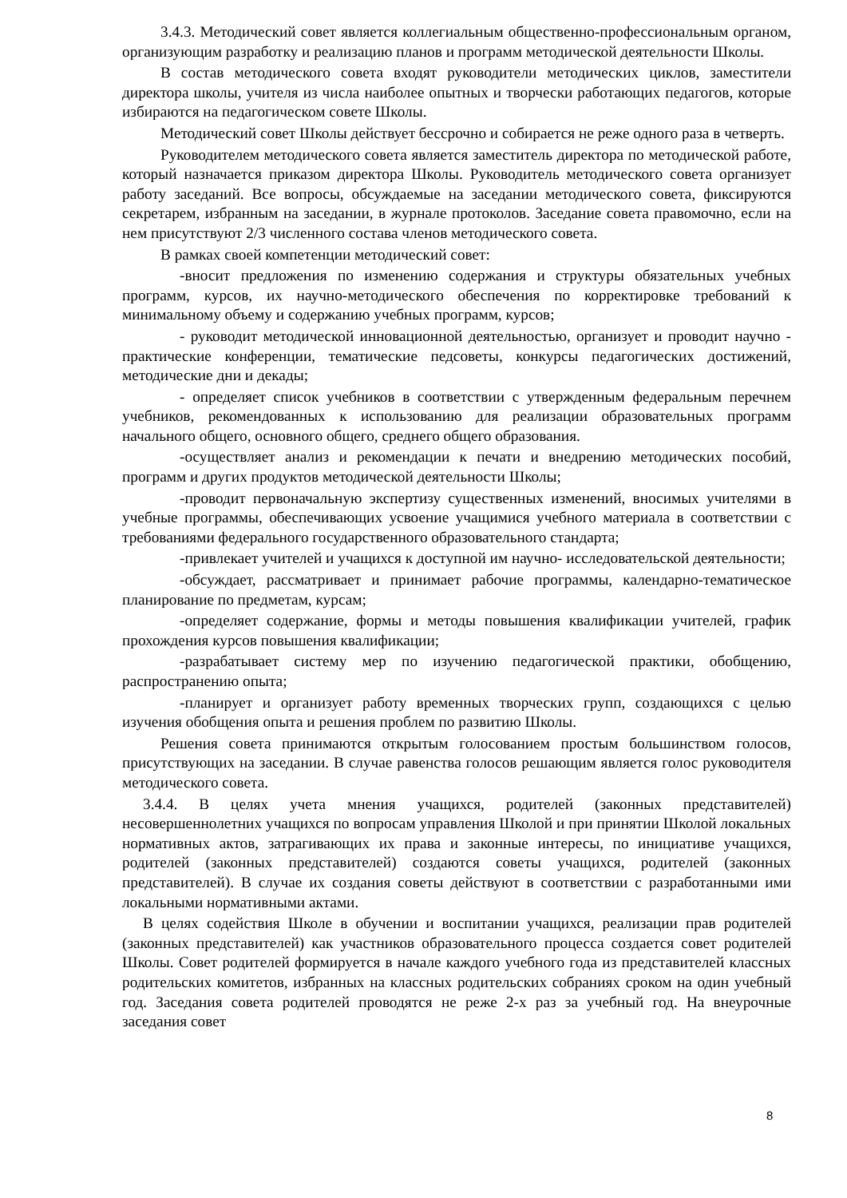3.4.3. Методический совет является коллегиальным общественно-профессиональным органом, организующим разработку и реализацию планов и программ методической деятельности Школы.
В состав методического совета входят руководители методических циклов, заместители директора школы, учителя из числа наиболее опытных и творчески работающих педагогов, которые избираются на педагогическом совете Школы.
Методический совет Школы действует бессрочно и собирается не реже одного раза в четверть.
Руководителем методического совета является заместитель директора по методической работе, который назначается приказом директора Школы. Руководитель методического совета организует работу заседаний. Все вопросы, обсуждаемые на заседании методического совета, фиксируются секретарем, избранным на заседании, в журнале протоколов. Заседание совета правомочно, если на нем присутствуют 2/3 численного состава членов методического совета.
В рамках своей компетенции методический совет:
-вносит предложения по изменению содержания и структуры обязательных учебных программ, курсов, их научно-методического обеспечения по корректировке требований к минимальному объему и содержанию учебных программ, курсов;
- руководит методической инновационной деятельностью, организует и проводит научно - практические конференции, тематические педсоветы, конкурсы педагогических достижений, методические дни и декады;
- определяет список учебников в соответствии с утвержденным федеральным перечнем учебников, рекомендованных к использованию для реализации образовательных программ начального общего, основного общего, среднего общего образования.
-осуществляет анализ и рекомендации к печати и внедрению методических пособий, программ и других продуктов методической деятельности Школы;
-проводит первоначальную экспертизу существенных изменений, вносимых учителями в учебные программы, обеспечивающих усвоение учащимися учебного материала в соответствии с требованиями федерального государственного образовательного стандарта;
-привлекает учителей и учащихся к доступной им научно- исследовательской деятельности;
-обсуждает, рассматривает и принимает рабочие программы, календарно-тематическое планирование по предметам, курсам;
-определяет содержание, формы и методы повышения квалификации учителей, график прохождения курсов повышения квалификации;
-разрабатывает систему мер по изучению педагогической практики, обобщению, распространению опыта;
-планирует и организует работу временных творческих групп, создающихся с целью изучения обобщения опыта и решения проблем по развитию Школы.
Решения совета принимаются открытым голосованием простым большинством голосов, присутствующих на заседании. В случае равенства голосов решающим является голос руководителя методического совета.
3.4.4. В целях учета мнения учащихся, родителей (законных представителей) несовершеннолетних учащихся по вопросам управления Школой и при принятии Школой локальных нормативных актов, затрагивающих их права и законные интересы, по инициативе учащихся, родителей (законных представителей) создаются советы учащихся, родителей (законных представителей). В случае их создания советы действуют в соответствии с разработанными ими локальными нормативными актами.
В целях содействия Школе в обучении и воспитании учащихся, реализации прав родителей (законных представителей) как участников образовательного процесса создается совет родителей Школы. Совет родителей формируется в начале каждого учебного года из представителей классных родительских комитетов, избранных на классных родительских собраниях сроком на один учебный год. Заседания совета родителей проводятся не реже 2-х раз за учебный год. На внеурочные заседания совет
8